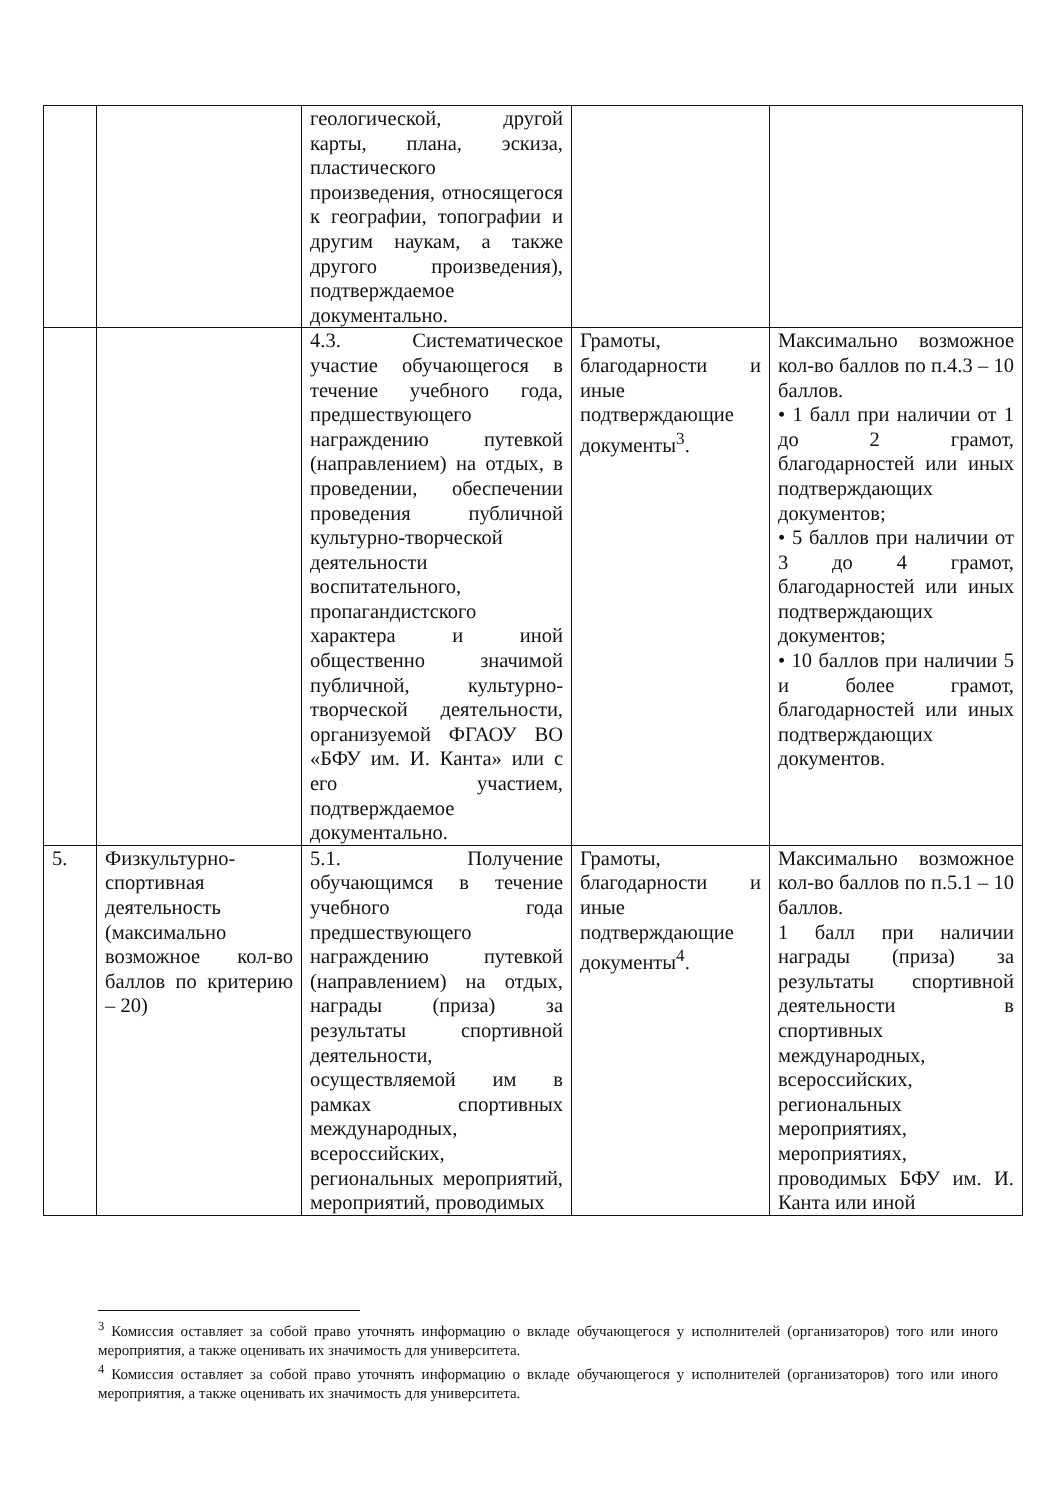| | | геологической, другой карты, плана, эскиза, пластического произведения, относящегося к географии, топографии и другим наукам, а также другого произведения), подтверждаемое документально. | | |
| | | 4.3. Систематическое участие обучающегося в течение учебного года, предшествующего награждению путевкой (направлением) на отдых, в проведении, обеспечении проведения публичной культурно-творческой деятельности воспитательного, пропагандистского характера и иной общественно значимой публичной, культурно-творческой деятельности, организуемой ФГАОУ ВО «БФУ им. И. Канта» или с его участием, подтверждаемое документально. | Грамоты, благодарности и иные подтверждающие документы<sup>3</sup>. | Максимально возможное кол-во баллов по п.4.3 – 10 баллов. • 1 балл при наличии от 1 до 2 грамот, благодарностей или иных подтверждающих документов; • 5 баллов при наличии от 3 до 4 грамот, благодарностей или иных подтверждающих документов; • 10 баллов при наличии 5 и более грамот, благодарностей или иных подтверждающих документов. |
| 5. | Физкультурно-спортивная деятельность (максимально возможное кол-во баллов по критерию – 20) | 5.1. Получение обучающимся в течение учебного года предшествующего награждению путевкой (направлением) на отдых, награды (приза) за результаты спортивной деятельности, осуществляемой им в рамках спортивных международных, всероссийских, региональных мероприятий, мероприятий, проводимых | Грамоты, благодарности и иные подтверждающие документы<sup>4</sup>. | Максимально возможное кол-во баллов по п.5.1 – 10 баллов. 1 балл при наличии награды (приза) за результаты спортивной деятельности в спортивных международных, всероссийских, региональных мероприятиях, мероприятиях, проводимых БФУ им. И. Канта или иной |
<sup>3</sup> Комиссия оставляет за собой право уточнять информацию о вкладе обучающегося у исполнителей (организаторов) того или иного мероприятия, а также оценивать их значимость для университета.
<sup>4</sup> Комиссия оставляет за собой право уточнять информацию о вкладе обучающегося у исполнителей (организаторов) того или иного мероприятия, а также оценивать их значимость для университета.